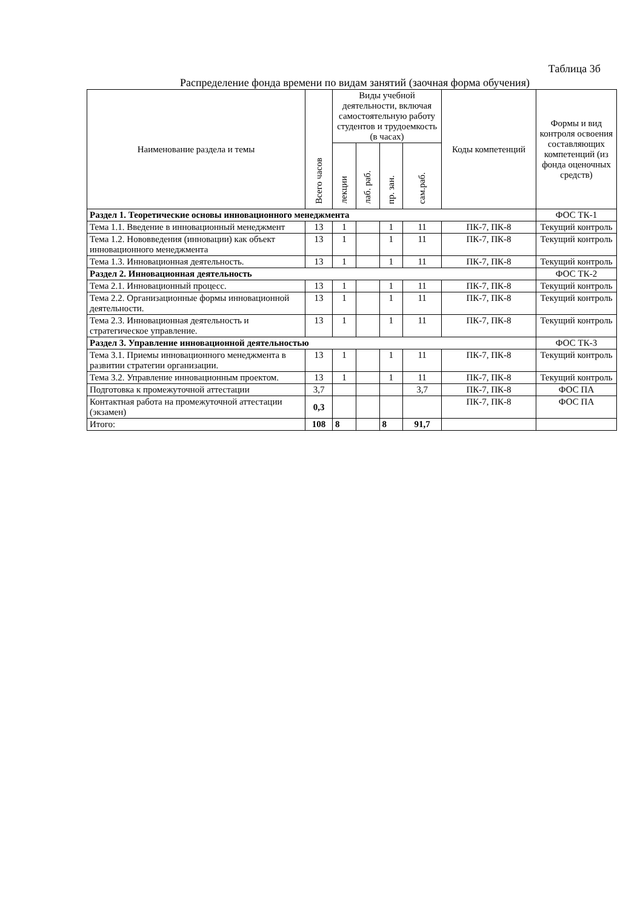Таблица 3б
Распределение фонда времени по видам занятий (заочная форма обучения)
| Наименование раздела и темы | Всего часов | Виды учебной деятельности, включая самостоятельную работу студентов и трудоемкость (в часах) | | | | Коды компетенций | Формы и вид контроля освоения составляющих компетенций (из фонда оценочных средств) |
| --- | --- | --- | --- | --- | --- | --- | --- |
| | | лекции | лаб. раб. | пр. зан. | сам.раб. | | |
| Раздел 1. Теоретические основы инновационного менеджмента | | | | | | | ФОС ТК-1 |
| Тема 1.1. Введение в инновационный менеджмент | 13 | 1 | | 1 | 11 | ПК-7, ПК-8 | Текущий контроль |
| Тема 1.2. Нововведения (инновации) как объект инновационного менеджмента | 13 | 1 | | 1 | 11 | ПК-7, ПК-8 | Текущий контроль |
| Тема 1.3. Инновационная деятельность. | 13 | 1 | | 1 | 11 | ПК-7, ПК-8 | Текущий контроль |
| Раздел 2. Инновационная деятельность | | | | | | | ФОС ТК-2 |
| Тема 2.1. Инновационный процесс. | 13 | 1 | | 1 | 11 | ПК-7, ПК-8 | Текущий контроль |
| Тема 2.2. Организационные формы инновационной деятельности. | 13 | 1 | | 1 | 11 | ПК-7, ПК-8 | Текущий контроль |
| Тема 2.3. Инновационная деятельность и стратегическое управление. | 13 | 1 | | 1 | 11 | ПК-7, ПК-8 | Текущий контроль |
| Раздел 3. Управление инновационной деятельностью | | | | | | | ФОС ТК-3 |
| Тема 3.1. Приемы инновационного менеджмента в развитии стратегии организации. | 13 | 1 | | 1 | 11 | ПК-7, ПК-8 | Текущий контроль |
| Тема 3.2. Управление инновационным проектом. | 13 | 1 | | 1 | 11 | ПК-7, ПК-8 | Текущий контроль |
| Подготовка к промежуточной аттестации | 3,7 | | | | 3,7 | ПК-7, ПК-8 | ФОС ПА |
| Контактная работа на промежуточной аттестации (экзамен) | 0,3 | | | | | ПК-7, ПК-8 | ФОС ПА |
| Итого: | 108 | 8 | | 8 | 91,7 | | |